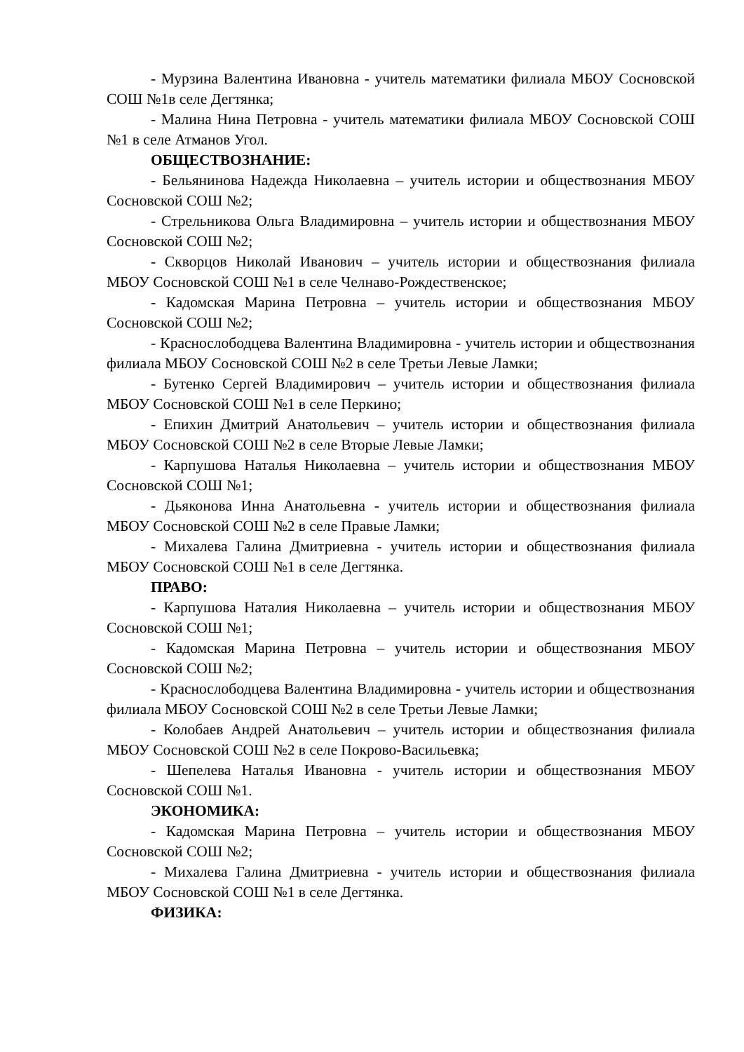- Мурзина Валентина Ивановна - учитель математики филиала МБОУ Сосновской СОШ №1в селе Дегтянка;
- Малина Нина Петровна - учитель математики филиала МБОУ Сосновской СОШ №1 в селе Атманов Угол.
ОБЩЕСТВОЗНАНИЕ:
- Бельянинова Надежда Николаевна – учитель истории и обществознания МБОУ Сосновской СОШ №2;
- Стрельникова Ольга Владимировна – учитель истории и обществознания МБОУ Сосновской СОШ №2;
- Скворцов Николай Иванович – учитель истории и обществознания филиала МБОУ Сосновской СОШ №1 в селе Челнаво-Рождественское;
- Кадомская Марина Петровна – учитель истории и обществознания МБОУ Сосновской СОШ №2;
- Краснослободцева Валентина Владимировна - учитель истории и обществознания филиала МБОУ Сосновской СОШ №2 в селе Третьи Левые Ламки;
- Бутенко Сергей Владимирович – учитель истории и обществознания филиала МБОУ Сосновской СОШ №1 в селе Перкино;
- Епихин Дмитрий Анатольевич – учитель истории и обществознания филиала МБОУ Сосновской СОШ №2 в селе Вторые Левые Ламки;
- Карпушова Наталья Николаевна – учитель истории и обществознания МБОУ Сосновской СОШ №1;
- Дьяконова Инна Анатольевна - учитель истории и обществознания филиала МБОУ Сосновской СОШ №2 в селе Правые Ламки;
- Михалева Галина Дмитриевна - учитель истории и обществознания филиала МБОУ Сосновской СОШ №1 в селе Дегтянка.
ПРАВО:
- Карпушова Наталия Николаевна – учитель истории и обществознания МБОУ Сосновской СОШ №1;
- Кадомская Марина Петровна – учитель истории и обществознания МБОУ Сосновской СОШ №2;
- Краснослободцева Валентина Владимировна - учитель истории и обществознания филиала МБОУ Сосновской СОШ №2 в селе Третьи Левые Ламки;
- Колобаев Андрей Анатольевич – учитель истории и обществознания филиала МБОУ Сосновской СОШ №2 в селе Покрово-Васильевка;
- Шепелева Наталья Ивановна - учитель истории и обществознания МБОУ Сосновской СОШ №1.
ЭКОНОМИКА:
- Кадомская Марина Петровна – учитель истории и обществознания МБОУ Сосновской СОШ №2;
- Михалева Галина Дмитриевна - учитель истории и обществознания филиала МБОУ Сосновской СОШ №1 в селе Дегтянка.
ФИЗИКА: